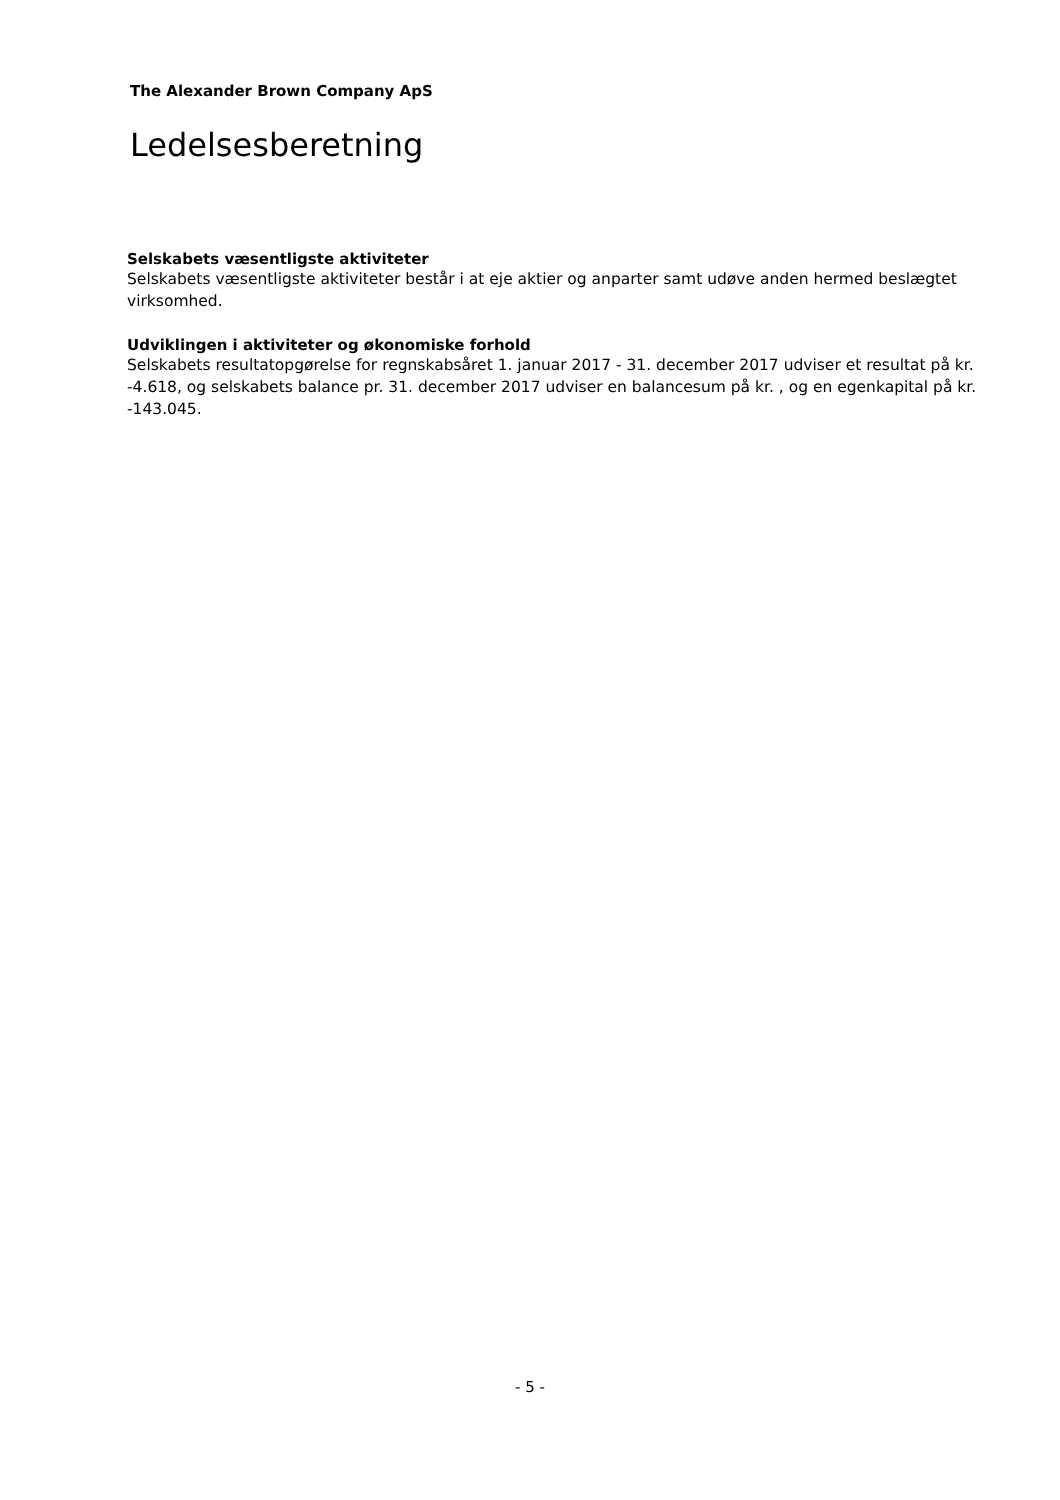The Alexander Brown Company ApS
Ledelsesberetning
Selskabets væsentligste aktiviteter
Selskabets væsentligste aktiviteter består i at eje aktier og anparter samt udøve anden hermed beslægtet virksomhed.
Udviklingen i aktiviteter og økonomiske forhold
Selskabets resultatopgørelse for regnskabsåret 1. januar 2017 - 31. december 2017 udviser et resultat på kr. -4.618, og selskabets balance pr. 31. december 2017 udviser en balancesum på kr. , og en egenkapital på kr. -143.045.
- 5 -